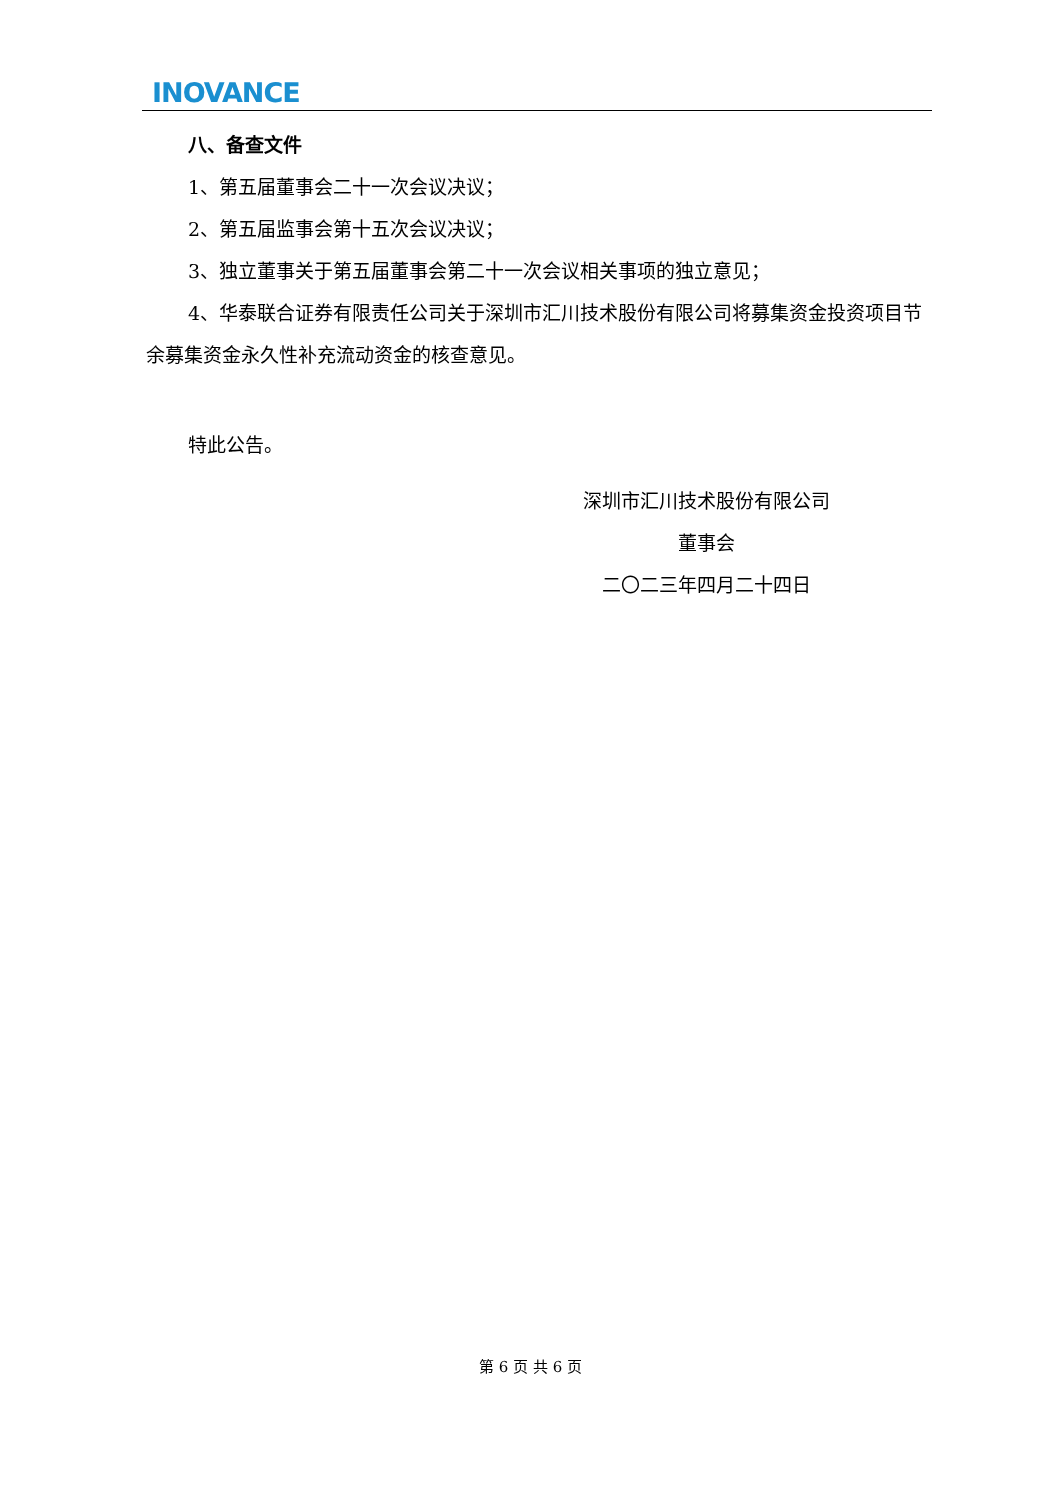INOVANCE
八、备查文件
1、第五届董事会二十一次会议决议；
2、第五届监事会第十五次会议决议；
3、独立董事关于第五届董事会第二十一次会议相关事项的独立意见；
4、华泰联合证券有限责任公司关于深圳市汇川技术股份有限公司将募集资金投资项目节余募集资金永久性补充流动资金的核查意见。
特此公告。
深圳市汇川技术股份有限公司
董事会
二〇二三年四月二十四日
第 6 页 共 6 页